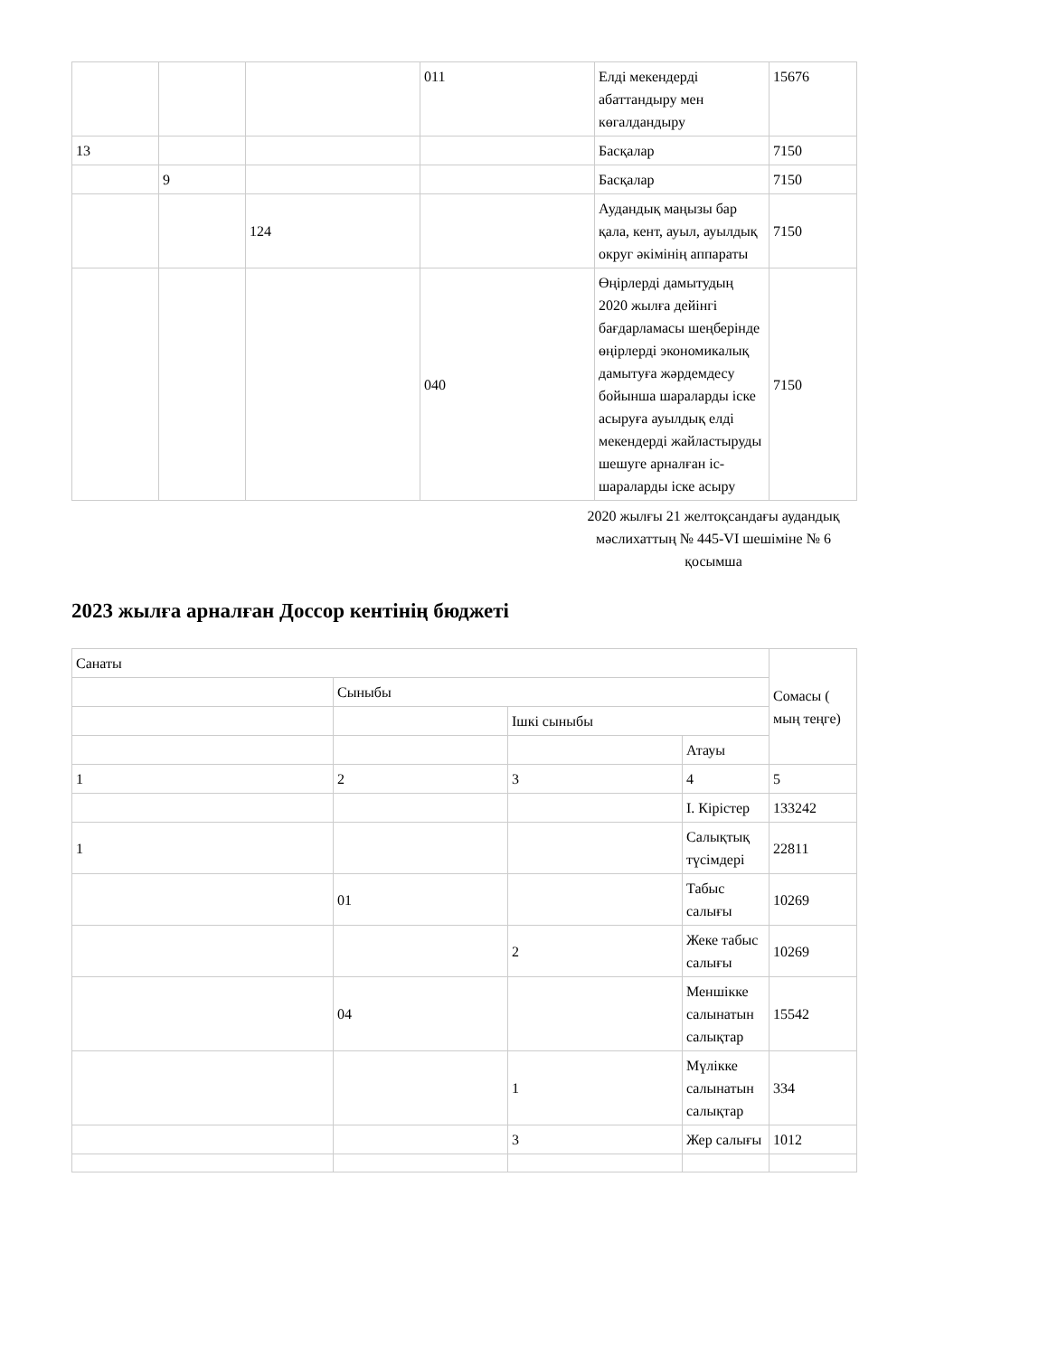| | | | 011 | Елді мекендерді абаттандыру мен көгалдандыру | 15676 |
| 13 | | | | Басқалар | 7150 |
| | 9 | | | Басқалар | 7150 |
| | | 124 | | Аудандық маңызы бар қала, кент, ауыл, ауылдық округ әкімінің аппараты | 7150 |
| | | | 040 | Өңірлерді дамытудың 2020 жылға дейінгі бағдарламасы шеңберінде өңірлерді экономикалық дамытуға жәрдемдесу бойынша шараларды іске асыруға ауылдық елді мекендерді жайластыруды шешуге арналған іс-шараларды іске асыру | 7150 |
2020 жылғы 21 желтоқсандағы аудандық мәслихаттың № 445-VI шешіміне № 6 қосымша
2023 жылға арналған Доссор кентінің бюджеті
| Санаты | | | | Сомасы ( мың теңге) |
| | Сыныбы | | | |
| | | Ішкі сыныбы | | |
| | | | Атауы | |
| 1 | 2 | 3 | 4 | 5 |
| | | | I. Кірістер | 133242 |
| 1 | | | Салықтық түсімдері | 22811 |
| | 01 | | Табыс салығы | 10269 |
| | | 2 | Жеке табыс салығы | 10269 |
| | 04 | | Меншікке салынатын салықтар | 15542 |
| | | 1 | Мүлікке салынатын салықтар | 334 |
| | | 3 | Жер салығы | 1012 |